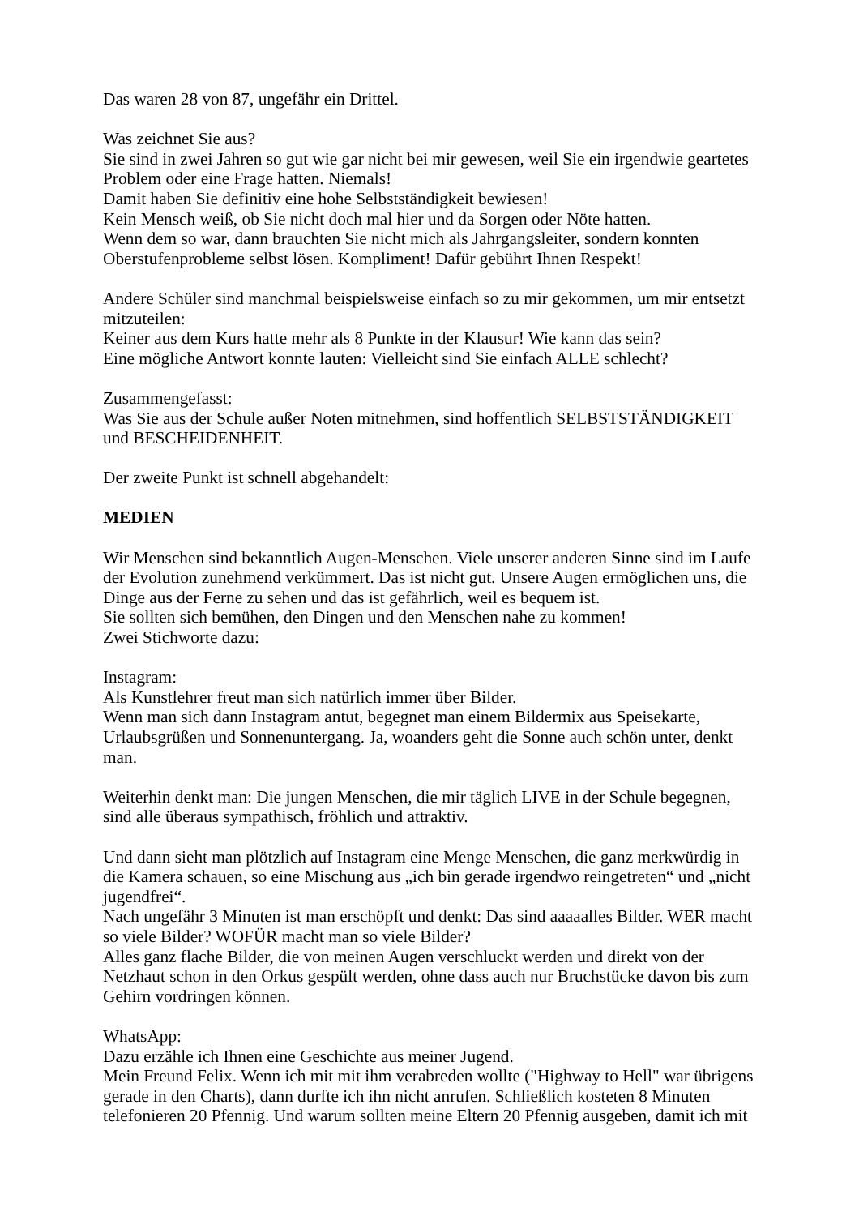Das waren 28 von 87, ungefähr ein Drittel.
Was zeichnet Sie aus?
Sie sind in zwei Jahren so gut wie gar nicht bei mir gewesen, weil Sie ein irgendwie geartetes Problem oder eine Frage hatten. Niemals!
Damit haben Sie definitiv eine hohe Selbstständigkeit bewiesen!
Kein Mensch weiß, ob Sie nicht doch mal hier und da Sorgen oder Nöte hatten.
Wenn dem so war, dann brauchten Sie nicht mich als Jahrgangsleiter, sondern konnten Oberstufenprobleme selbst lösen. Kompliment! Dafür gebührt Ihnen Respekt!
Andere Schüler sind manchmal beispielsweise einfach so zu mir gekommen, um mir entsetzt mitzuteilen:
Keiner aus dem Kurs hatte mehr als 8 Punkte in der Klausur! Wie kann das sein?
Eine mögliche Antwort konnte lauten: Vielleicht sind Sie einfach ALLE schlecht?
Zusammengefasst:
Was Sie aus der Schule außer Noten mitnehmen, sind hoffentlich SELBSTSTÄNDIGKEIT und BESCHEIDENHEIT.
Der zweite Punkt ist schnell abgehandelt:
MEDIEN
Wir Menschen sind bekanntlich Augen-Menschen. Viele unserer anderen Sinne sind im Laufe der Evolution zunehmend verkümmert. Das ist nicht gut. Unsere Augen ermöglichen uns, die Dinge aus der Ferne zu sehen und das ist gefährlich, weil es bequem ist.
Sie sollten sich bemühen, den Dingen und den Menschen nahe zu kommen!
Zwei Stichworte dazu:
Instagram:
Als Kunstlehrer freut man sich natürlich immer über Bilder.
Wenn man sich dann Instagram antut, begegnet man einem Bildermix aus Speisekarte, Urlaubsgrüßen und Sonnenuntergang. Ja, woanders geht die Sonne auch schön unter, denkt man.
Weiterhin denkt man: Die jungen Menschen, die mir täglich LIVE in der Schule begegnen, sind alle überaus sympathisch, fröhlich und attraktiv.
Und dann sieht man plötzlich auf Instagram eine Menge Menschen, die ganz merkwürdig in die Kamera schauen, so eine Mischung aus „ich bin gerade irgendwo reingetreten“ und „nicht jugendfrei“.
Nach ungefähr 3 Minuten ist man erschöpft und denkt: Das sind aaaaalles Bilder. WER macht so viele Bilder? WOFÜR macht man so viele Bilder?
Alles ganz flache Bilder, die von meinen Augen verschluckt werden und direkt von der Netzhaut schon in den Orkus gespült werden, ohne dass auch nur Bruchstücke davon bis zum Gehirn vordringen können.
WhatsApp:
Dazu erzähle ich Ihnen eine Geschichte aus meiner Jugend.
Mein Freund Felix. Wenn ich mit mit ihm verabreden wollte ("Highway to Hell" war übrigens gerade in den Charts), dann durfte ich ihn nicht anrufen. Schließlich kosteten 8 Minuten telefonieren 20 Pfennig. Und warum sollten meine Eltern 20 Pfennig ausgeben, damit ich mit